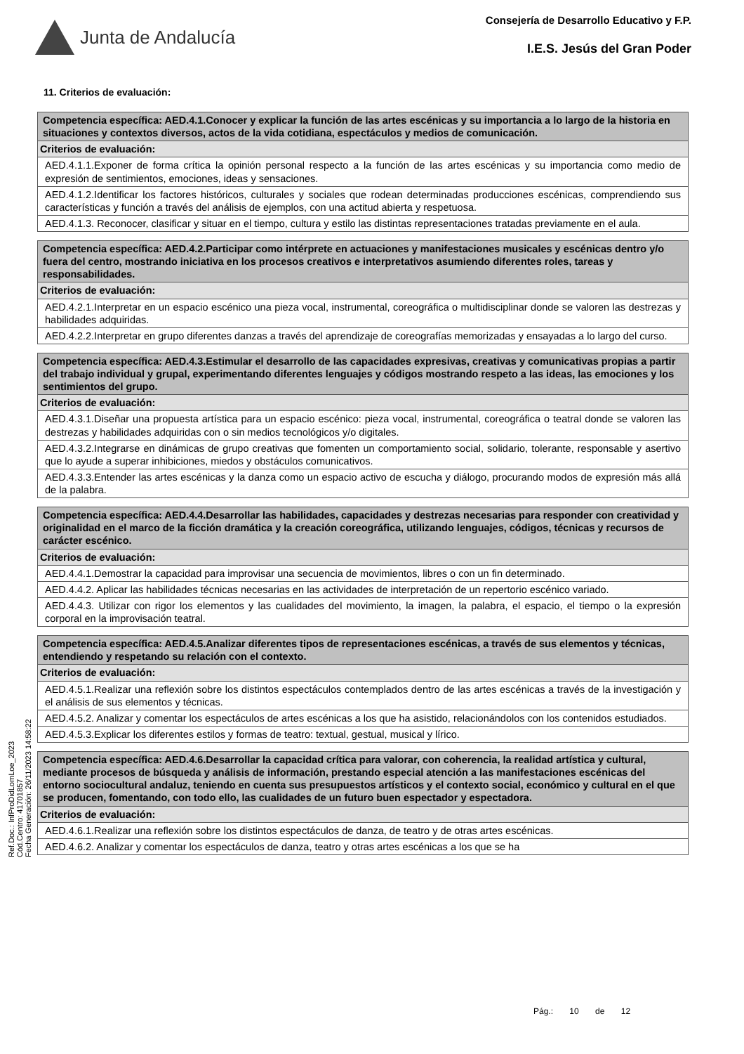Junta de Andalucía
Consejería de Desarrollo Educativo y F.P.
I.E.S. Jesús del Gran Poder
Ref.Doc.: InfProDidLomLoe_2023
Cód.Centro: 41701857
Fecha Generación: 26/11/2023 14:58:22
11. Criterios de evaluación:
| Competencia específica: AED.4.1.Conocer y explicar la función de las artes escénicas y su importancia a lo largo de la historia en situaciones y contextos diversos, actos de la vida cotidiana, espectáculos y medios de comunicación. |
| Criterios de evaluación: |
| AED.4.1.1.Exponer de forma crítica la opinión personal respecto a la función de las artes escénicas y su importancia como medio de expresión de sentimientos, emociones, ideas y sensaciones. |
| AED.4.1.2.Identificar los factores históricos, culturales y sociales que rodean determinadas producciones escénicas, comprendiendo sus características y función a través del análisis de ejemplos, con una actitud abierta y respetuosa. |
| AED.4.1.3. Reconocer, clasificar y situar en el tiempo, cultura y estilo las distintas representaciones tratadas previamente en el aula. |
| Competencia específica: AED.4.2.Participar como intérprete en actuaciones y manifestaciones musicales y escénicas dentro y/o fuera del centro, mostrando iniciativa en los procesos creativos e interpretativos asumiendo diferentes roles, tareas y responsabilidades. |
| Criterios de evaluación: |
| AED.4.2.1.Interpretar en un espacio escénico una pieza vocal, instrumental, coreográfica o multidisciplinar donde se valoren las destrezas y habilidades adquiridas. |
| AED.4.2.2.Interpretar en grupo diferentes danzas a través del aprendizaje de coreografías memorizadas y ensayadas a lo largo del curso. |
| Competencia específica: AED.4.3.Estimular el desarrollo de las capacidades expresivas, creativas y comunicativas propias a partir del trabajo individual y grupal, experimentando diferentes lenguajes y códigos mostrando respeto a las ideas, las emociones y los sentimientos del grupo. |
| Criterios de evaluación: |
| AED.4.3.1.Diseñar una propuesta artística para un espacio escénico: pieza vocal, instrumental, coreográfica o teatral donde se valoren las destrezas y habilidades adquiridas con o sin medios tecnológicos y/o digitales. |
| AED.4.3.2.Integrarse en dinámicas de grupo creativas que fomenten un comportamiento social, solidario, tolerante, responsable y asertivo que lo ayude a superar inhibiciones, miedos y obstáculos comunicativos. |
| AED.4.3.3.Entender las artes escénicas y la danza como un espacio activo de escucha y diálogo, procurando modos de expresión más allá de la palabra. |
| Competencia específica: AED.4.4.Desarrollar las habilidades, capacidades y destrezas necesarias para responder con creatividad y originalidad en el marco de la ficción dramática y la creación coreográfica, utilizando lenguajes, códigos, técnicas y recursos de carácter escénico. |
| Criterios de evaluación: |
| AED.4.4.1.Demostrar la capacidad para improvisar una secuencia de movimientos, libres o con un fin determinado. |
| AED.4.4.2. Aplicar las habilidades técnicas necesarias en las actividades de interpretación de un repertorio escénico variado. |
| AED.4.4.3. Utilizar con rigor los elementos y las cualidades del movimiento, la imagen, la palabra, el espacio, el tiempo o la expresión corporal en la improvisación teatral. |
| Competencia específica: AED.4.5.Analizar diferentes tipos de representaciones escénicas, a través de sus elementos y técnicas, entendiendo y respetando su relación con el contexto. |
| Criterios de evaluación: |
| AED.4.5.1.Realizar una reflexión sobre los distintos espectáculos contemplados dentro de las artes escénicas a través de la investigación y el análisis de sus elementos y técnicas. |
| AED.4.5.2. Analizar y comentar los espectáculos de artes escénicas a los que ha asistido, relacionándolos con los contenidos estudiados. |
| AED.4.5.3.Explicar los diferentes estilos y formas de teatro: textual, gestual, musical y lírico. |
| Competencia específica: AED.4.6.Desarrollar la capacidad crítica para valorar, con coherencia, la realidad artística y cultural, mediante procesos de búsqueda y análisis de información, prestando especial atención a las manifestaciones escénicas del entorno sociocultural andaluz, teniendo en cuenta sus presupuestos artísticos y el contexto social, económico y cultural en el que se producen, fomentando, con todo ello, las cualidades de un futuro buen espectador y espectadora. |
| Criterios de evaluación: |
| AED.4.6.1.Realizar una reflexión sobre los distintos espectáculos de danza, de teatro y de otras artes escénicas. |
| AED.4.6.2. Analizar y comentar los espectáculos de danza, teatro y otras artes escénicas a los que se ha |
Pág.: 10 de 12